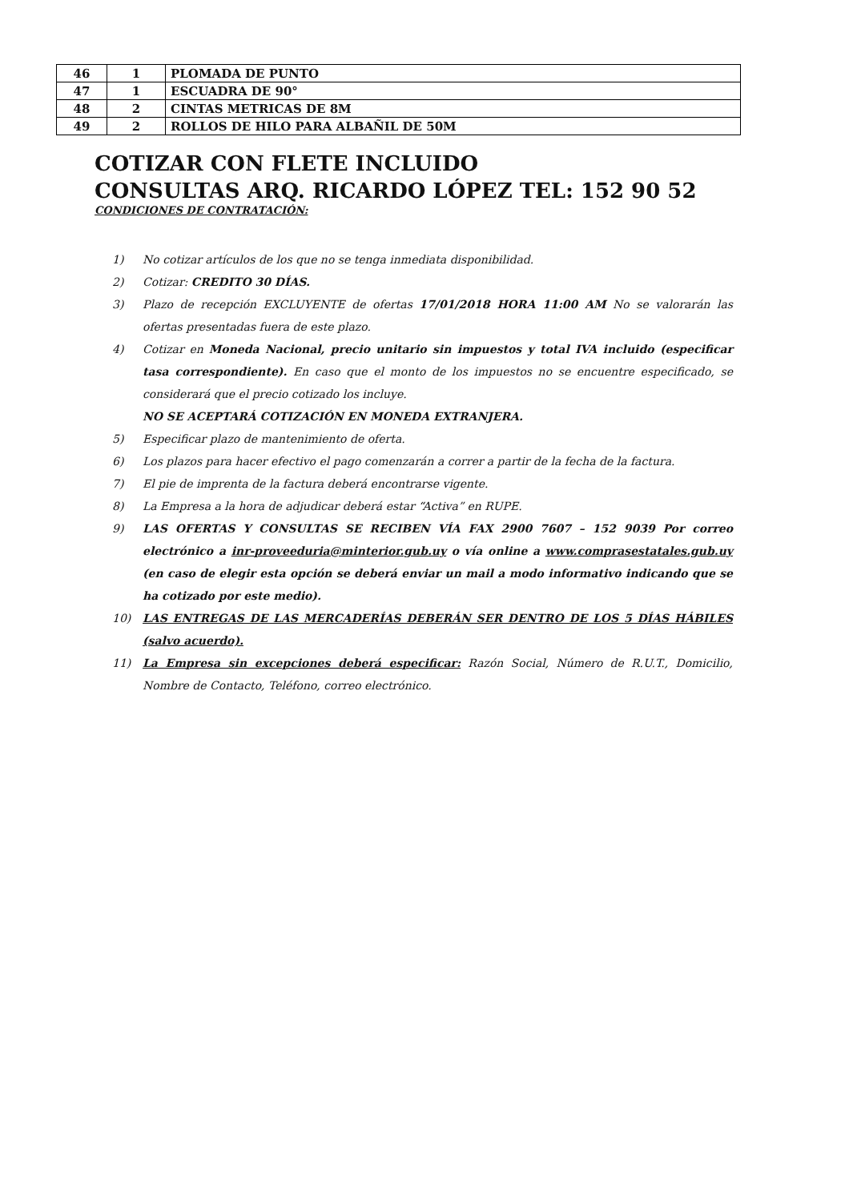| 46 | 1 | PLOMADA DE PUNTO |
| 47 | 1 | ESCUADRA DE 90° |
| 48 | 2 | CINTAS METRICAS DE 8M |
| 49 | 2 | ROLLOS DE HILO PARA ALBAÑIL DE 50M |
COTIZAR CON FLETE INCLUIDO
CONSULTAS ARQ. RICARDO LÓPEZ TEL: 152 90 52
CONDICIONES DE CONTRATACIÓN:
1) No cotizar artículos de los que no se tenga inmediata disponibilidad.
2) Cotizar: CREDITO 30 DÍAS.
3) Plazo de recepción EXCLUYENTE de ofertas 17/01/2018 HORA 11:00 AM No se valorarán las ofertas presentadas fuera de este plazo.
4) Cotizar en Moneda Nacional, precio unitario sin impuestos y total IVA incluido (especificar tasa correspondiente). En caso que el monto de los impuestos no se encuentre especificado, se considerará que el precio cotizado los incluye.
NO SE ACEPTARÁ COTIZACIÓN EN MONEDA EXTRANJERA.
5) Especificar plazo de mantenimiento de oferta.
6) Los plazos para hacer efectivo el pago comenzarán a correr a partir de la fecha de la factura.
7) El pie de imprenta de la factura deberá encontrarse vigente.
8) La Empresa a la hora de adjudicar deberá estar “Activa” en RUPE.
9) LAS OFERTAS Y CONSULTAS SE RECIBEN VÍA FAX 2900 7607 – 152 9039 Por correo electrónico a inr-proveeduria@minterior.gub.uy o vía online a www.comprasestatales.gub.uy (en caso de elegir esta opción se deberá enviar un mail a modo informativo indicando que se ha cotizado por este medio).
10) LAS ENTREGAS DE LAS MERCADERÍAS DEBERÁN SER DENTRO DE LOS 5 DÍAS HÁBILES (salvo acuerdo).
11) La Empresa sin excepciones deberá especificar: Razón Social, Número de R.U.T., Domicilio, Nombre de Contacto, Teléfono, correo electrónico.